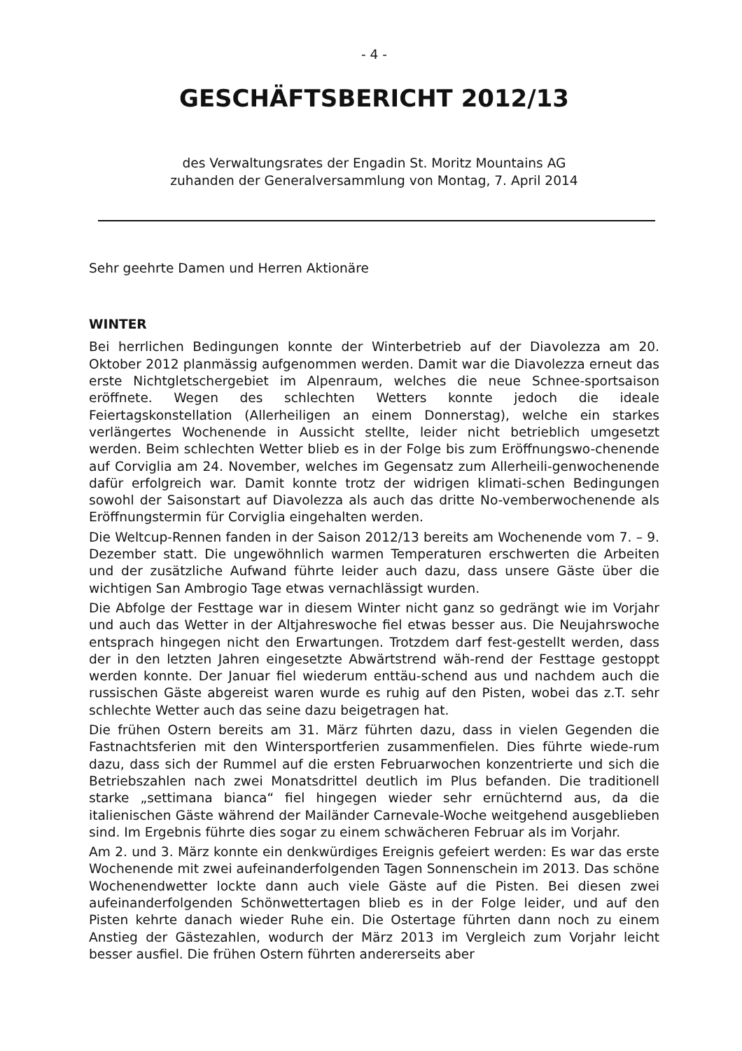- 4 -
GESCHÄFTSBERICHT 2012/13
des Verwaltungsrates der Engadin St. Moritz Mountains AG
zuhanden der Generalversammlung von Montag, 7. April 2014
Sehr geehrte Damen und Herren Aktionäre
WINTER
Bei herrlichen Bedingungen konnte der Winterbetrieb auf der Diavolezza am 20. Oktober 2012 planmässig aufgenommen werden. Damit war die Diavolezza erneut das erste Nichtgletschergebiet im Alpenraum, welches die neue Schnee-sportsaison eröffnete. Wegen des schlechten Wetters konnte jedoch die ideale Feiertagskonstellation (Allerheiligen an einem Donnerstag), welche ein starkes verlängertes Wochenende in Aussicht stellte, leider nicht betrieblich umgesetzt werden. Beim schlechten Wetter blieb es in der Folge bis zum Eröffnungswo-chenende auf Corviglia am 24. November, welches im Gegensatz zum Allerheili-genwochenende dafür erfolgreich war. Damit konnte trotz der widrigen klimati-schen Bedingungen sowohl der Saisonstart auf Diavolezza als auch das dritte No-vemberwochenende als Eröffnungstermin für Corviglia eingehalten werden.
Die Weltcup-Rennen fanden in der Saison 2012/13 bereits am Wochenende vom 7. – 9. Dezember statt. Die ungewöhnlich warmen Temperaturen erschwerten die Arbeiten und der zusätzliche Aufwand führte leider auch dazu, dass unsere Gäste über die wichtigen San Ambrogio Tage etwas vernachlässigt wurden.
Die Abfolge der Festtage war in diesem Winter nicht ganz so gedrängt wie im Vorjahr und auch das Wetter in der Altjahreswoche fiel etwas besser aus. Die Neujahrswoche entsprach hingegen nicht den Erwartungen. Trotzdem darf fest-gestellt werden, dass der in den letzten Jahren eingesetzte Abwärtstrend wäh-rend der Festtage gestoppt werden konnte. Der Januar fiel wiederum enttäu-schend aus und nachdem auch die russischen Gäste abgereist waren wurde es ruhig auf den Pisten, wobei das z.T. sehr schlechte Wetter auch das seine dazu beigetragen hat.
Die frühen Ostern bereits am 31. März führten dazu, dass in vielen Gegenden die Fastnachtsferien mit den Wintersportferien zusammenfielen. Dies führte wiede-rum dazu, dass sich der Rummel auf die ersten Februarwochen konzentrierte und sich die Betriebszahlen nach zwei Monatsdrittel deutlich im Plus befanden. Die traditionell starke „settimana bianca“ fiel hingegen wieder sehr ernüchternd aus, da die italienischen Gäste während der Mailänder Carnevale-Woche weitgehend ausgeblieben sind. Im Ergebnis führte dies sogar zu einem schwächeren Februar als im Vorjahr.
Am 2. und 3. März konnte ein denkwürdiges Ereignis gefeiert werden: Es war das erste Wochenende mit zwei aufeinanderfolgenden Tagen Sonnenschein im 2013. Das schöne Wochenendwetter lockte dann auch viele Gäste auf die Pisten. Bei diesen zwei aufeinanderfolgenden Schönwettertagen blieb es in der Folge leider, und auf den Pisten kehrte danach wieder Ruhe ein. Die Ostertage führten dann noch zu einem Anstieg der Gästezahlen, wodurch der März 2013 im Vergleich zum Vorjahr leicht besser ausfiel. Die frühen Ostern führten andererseits aber